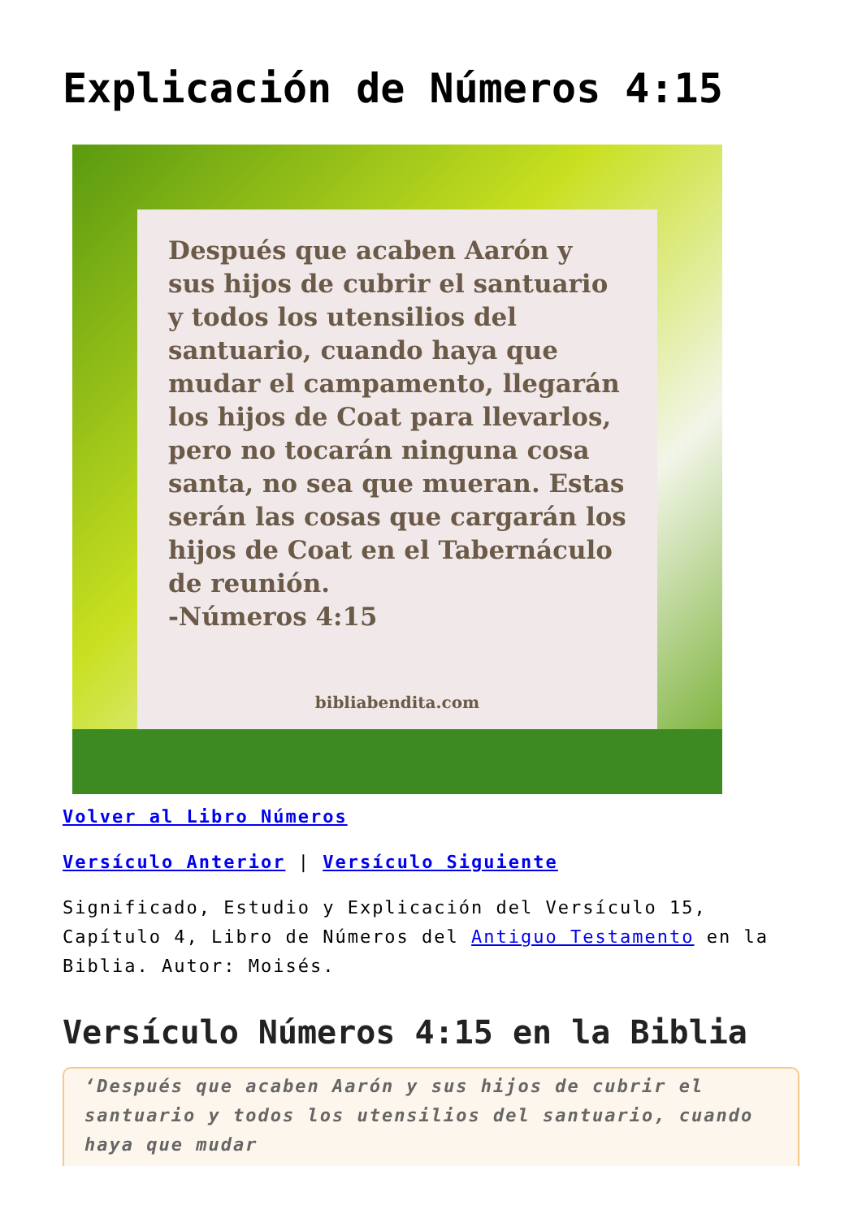Explicación de Números 4:15
Después que acaben Aarón y sus hijos de cubrir el santuario y todos los utensilios del santuario, cuando haya que mudar el campamento, llegarán los hijos de Coat para llevarlos, pero no tocarán ninguna cosa santa, no sea que mueran. Estas serán las cosas que cargarán los hijos de Coat en el Tabernáculo de reunión.
-Números 4:15
bibliabendita.com
Volver al Libro Números
Versículo Anterior | Versículo Siguiente
Significado, Estudio y Explicación del Versículo 15, Capítulo 4, Libro de Números del Antiguo Testamento en la Biblia. Autor: Moisés.
Versículo Números 4:15 en la Biblia
‘Después que acaben Aarón y sus hijos de cubrir el santuario y todos los utensilios del santuario, cuando haya que mudar